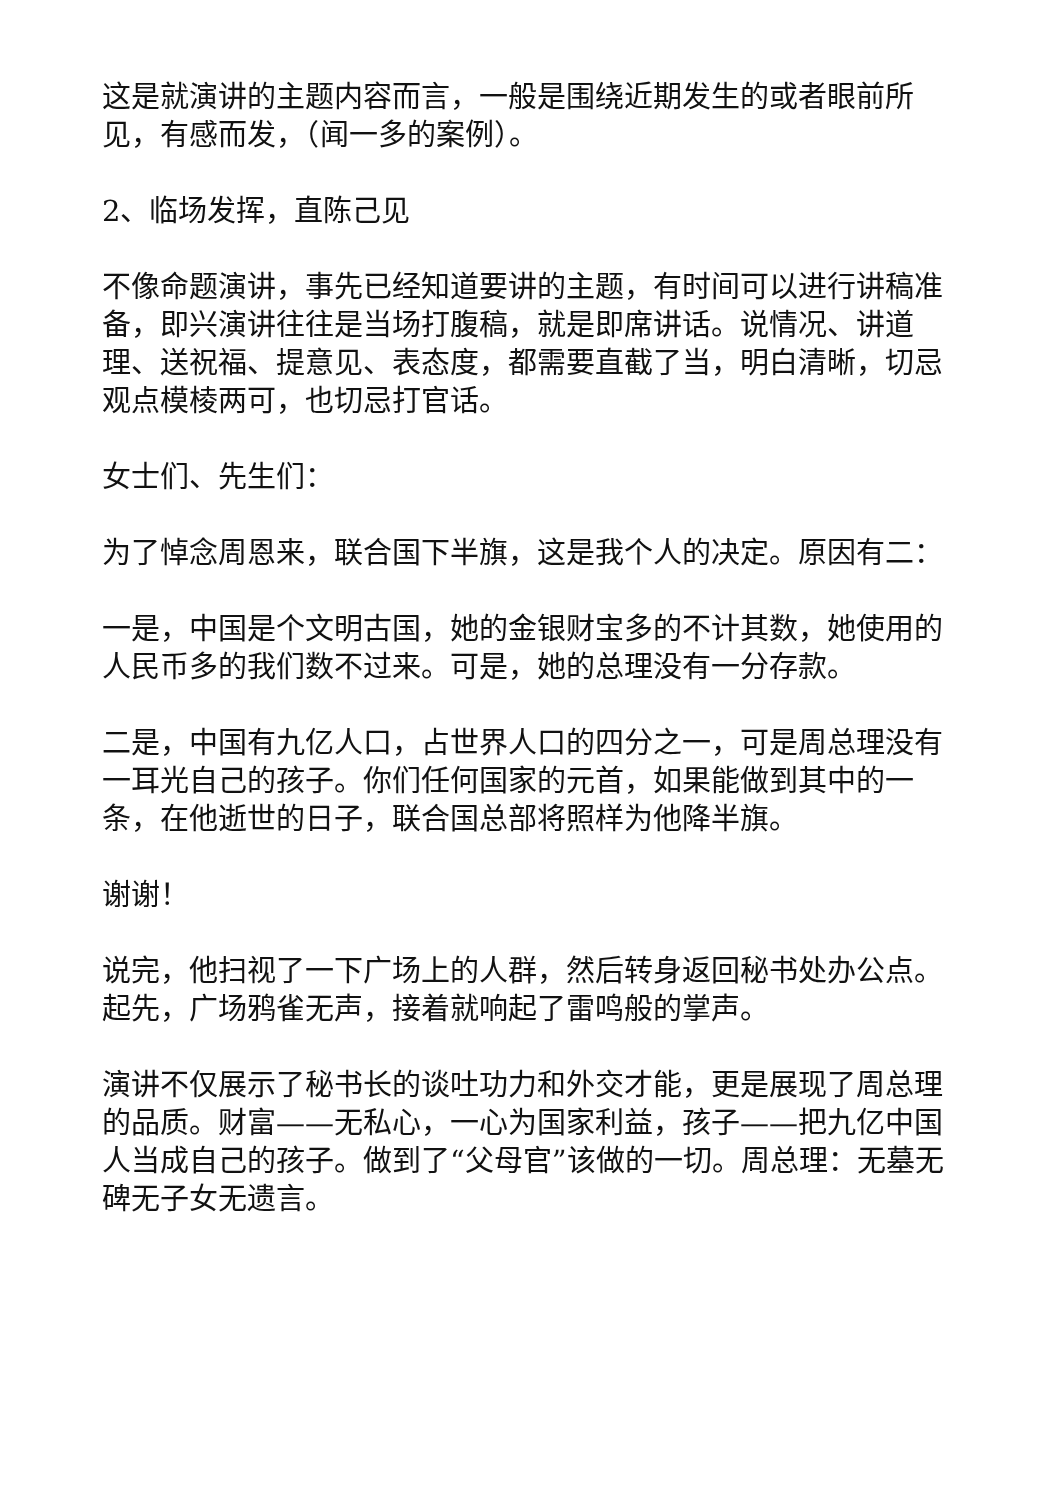这是就演讲的主题内容而言，一般是围绕近期发生的或者眼前所见，有感而发，（闻一多的案例）。
2、临场发挥，直陈己见
不像命题演讲，事先已经知道要讲的主题，有时间可以进行讲稿准备，即兴演讲往往是当场打腹稿，就是即席讲话。说情况、讲道理、送祝福、提意见、表态度，都需要直截了当，明白清晰，切忌观点模棱两可，也切忌打官话。
女士们、先生们：
为了悼念周恩来，联合国下半旗，这是我个人的决定。原因有二：
一是，中国是个文明古国，她的金银财宝多的不计其数，她使用的人民币多的我们数不过来。可是，她的总理没有一分存款。
二是，中国有九亿人口，占世界人口的四分之一，可是周总理没有一耳光自己的孩子。你们任何国家的元首，如果能做到其中的一条，在他逝世的日子，联合国总部将照样为他降半旗。
谢谢！
说完，他扫视了一下广场上的人群，然后转身返回秘书处办公点。起先，广场鸦雀无声，接着就响起了雷鸣般的掌声。
演讲不仅展示了秘书长的谈吐功力和外交才能，更是展现了周总理的品质。财富——无私心，一心为国家利益，孩子——把九亿中国人当成自己的孩子。做到了“父母官”该做的一切。周总理：无墓无碑无子女无遗言。